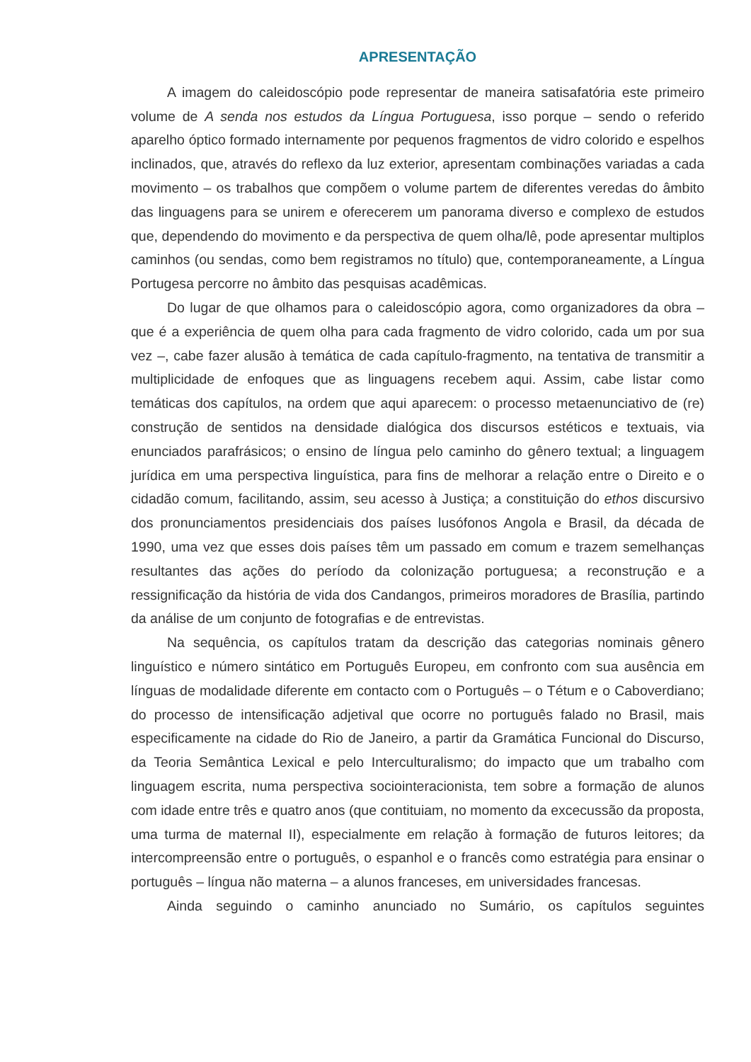APRESENTAÇÃO
A imagem do caleidoscópio pode representar de maneira satisafatória este primeiro volume de A senda nos estudos da Língua Portuguesa, isso porque – sendo o referido aparelho óptico formado internamente por pequenos fragmentos de vidro colorido e espelhos inclinados, que, através do reflexo da luz exterior, apresentam combinações variadas a cada movimento – os trabalhos que compõem o volume partem de diferentes veredas do âmbito das linguagens para se unirem e oferecerem um panorama diverso e complexo de estudos que, dependendo do movimento e da perspectiva de quem olha/lê, pode apresentar multiplos caminhos (ou sendas, como bem registramos no título) que, contemporaneamente, a Língua Portugesa percorre no âmbito das pesquisas acadêmicas.
Do lugar de que olhamos para o caleidoscópio agora, como organizadores da obra – que é a experiência de quem olha para cada fragmento de vidro colorido, cada um por sua vez –, cabe fazer alusão à temática de cada capítulo-fragmento, na tentativa de transmitir a multiplicidade de enfoques que as linguagens recebem aqui. Assim, cabe listar como temáticas dos capítulos, na ordem que aqui aparecem: o processo metaenunciativo de (re) construção de sentidos na densidade dialógica dos discursos estéticos e textuais, via enunciados parafrásicos; o ensino de língua pelo caminho do gênero textual; a linguagem jurídica em uma perspectiva linguística, para fins de melhorar a relação entre o Direito e o cidadão comum, facilitando, assim, seu acesso à Justiça; a constituição do ethos discursivo dos pronunciamentos presidenciais dos países lusófonos Angola e Brasil, da década de 1990, uma vez que esses dois países têm um passado em comum e trazem semelhanças resultantes das ações do período da colonização portuguesa; a reconstrução e a ressignificação da história de vida dos Candangos, primeiros moradores de Brasília, partindo da análise de um conjunto de fotografias e de entrevistas.
Na sequência, os capítulos tratam da descrição das categorias nominais gênero linguístico e número sintático em Português Europeu, em confronto com sua ausência em línguas de modalidade diferente em contacto com o Português – o Tétum e o Caboverdiano; do processo de intensificação adjetival que ocorre no português falado no Brasil, mais especificamente na cidade do Rio de Janeiro, a partir da Gramática Funcional do Discurso, da Teoria Semântica Lexical e pelo Interculturalismo; do impacto que um trabalho com linguagem escrita, numa perspectiva sociointeracionista, tem sobre a formação de alunos com idade entre três e quatro anos (que contituiam, no momento da excecussão da proposta, uma turma de maternal II), especialmente em relação à formação de futuros leitores; da intercompreensão entre o português, o espanhol e o francês como estratégia para ensinar o português – língua não materna – a alunos franceses, em universidades francesas.
Ainda seguindo o caminho anunciado no Sumário, os capítulos seguintes